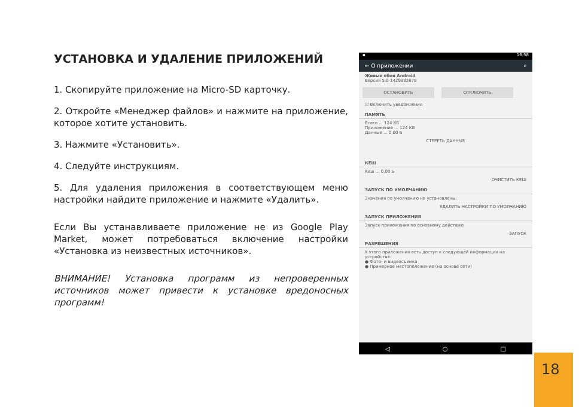УСТАНОВКА И УДАЛЕНИЕ ПРИЛОЖЕНИЙ
1. Скопируйте приложение на Micro-SD карточку.
2. Откройте «Менеджер файлов» и нажмите на приложение, которое хотите установить.
3. Нажмите «Установить».
4. Следуйте инструкциям.
5. Для удаления приложения в соответствующем меню настройки найдите приложение и нажмите «Удалить».
Если Вы устанавливаете приложение не из Google Play Market, может потребоваться включение настройки «Установка из неизвестных источников».
ВНИМАНИЕ! Установка программ из непроверенных источников может привести к установке вредоносных программ!
▪ 16:58
← О приложении ⌕
Живые обои Android
Версия 5.0-1429382678
ОСТАНОВИТЬ ОТКЛЮЧИТЬ
☑ Включить уведомления
ПАМЯТЬ
Всего ... 124 КБ
Приложение ... 124 КБ
Данные ... 0,00 Б
СТЕРЕТЬ ДАННЫЕ
КЕШ
Кеш ... 0,00 Б
ОЧИСТИТЬ КЕШ
ЗАПУСК ПО УМОЛЧАНИЮ
Значения по умолчанию не установлены.
УДАЛИТЬ НАСТРОЙКИ ПО УМОЛЧАНИЮ
ЗАПУСК ПРИЛОЖЕНИЯ
Запуск приложения по основному действию
ЗАПУСК
РАЗРЕШЕНИЯ
У этого приложения есть доступ к следующей информации на устройстве:
● Фото- и видеосъемка
● Примерное местоположение (на основе сети)
◁ ○ □
18